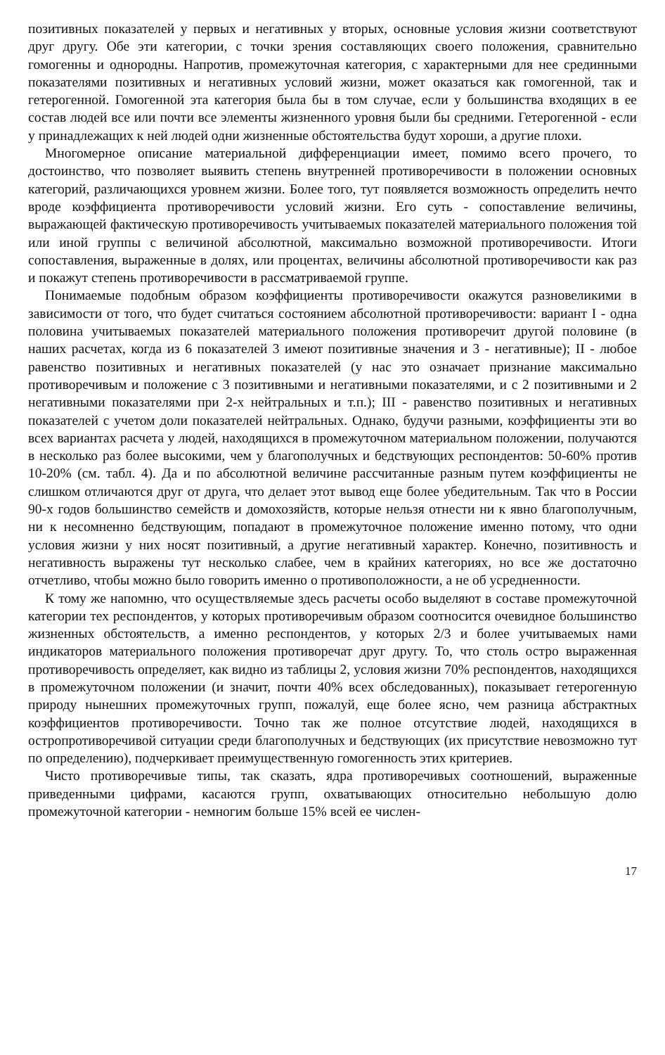позитивных показателей у первых и негативных у вторых, основные условия жизни соответствуют друг другу. Обе эти категории, с точки зрения составляющих своего положения, сравнительно гомогенны и однородны. Напротив, промежуточная категория, с характерными для нее срединными показателями позитивных и негативных условий жизни, может оказаться как гомогенной, так и гетерогенной. Гомогенной эта категория была бы в том случае, если у большинства входящих в ее состав людей все или почти все элементы жизненного уровня были бы средними. Гетерогенной - если у принадлежащих к ней людей одни жизненные обстоятельства будут хороши, а другие плохи.
Многомерное описание материальной дифференциации имеет, помимо всего прочего, то достоинство, что позволяет выявить степень внутренней противоречивости в положении основных категорий, различающихся уровнем жизни. Более того, тут появляется возможность определить нечто вроде коэффициента противоречивости условий жизни. Его суть - сопоставление величины, выражающей фактическую противоречивость учитываемых показателей материального положения той или иной группы с величиной абсолютной, максимально возможной противоречивости. Итоги сопоставления, выраженные в долях, или процентах, величины абсолютной противоречивости как раз и покажут степень противоречивости в рассматриваемой группе.
Понимаемые подобным образом коэффициенты противоречивости окажутся разновеликими в зависимости от того, что будет считаться состоянием абсолютной противоречивости: вариант I - одна половина учитываемых показателей материального положения противоречит другой половине (в наших расчетах, когда из 6 показателей 3 имеют позитивные значения и 3 - негативные); II - любое равенство позитивных и негативных показателей (у нас это означает признание максимально противоречивым и положение с 3 позитивными и негативными показателями, и с 2 позитивными и 2 негативными показателями при 2-х нейтральных и т.п.); III - равенство позитивных и негативных показателей с учетом доли показателей нейтральных. Однако, будучи разными, коэффициенты эти во всех вариантах расчета у людей, находящихся в промежуточном материальном положении, получаются в несколько раз более высокими, чем у благополучных и бедствующих респондентов: 50-60% против 10-20% (см. табл. 4). Да и по абсолютной величине рассчитанные разным путем коэффициенты не слишком отличаются друг от друга, что делает этот вывод еще более убедительным. Так что в России 90-х годов большинство семейств и домохозяйств, которые нельзя отнести ни к явно благополучным, ни к несомненно бедствующим, попадают в промежуточное положение именно потому, что одни условия жизни у них носят позитивный, а другие негативный характер. Конечно, позитивность и негативность выражены тут несколько слабее, чем в крайних категориях, но все же достаточно отчетливо, чтобы можно было говорить именно о противоположности, а не об усредненности.
К тому же напомню, что осуществляемые здесь расчеты особо выделяют в составе промежуточной категории тех респондентов, у которых противоречивым образом соотносится очевидное большинство жизненных обстоятельств, а именно респондентов, у которых 2/3 и более учитываемых нами индикаторов материального положения противоречат друг другу. То, что столь остро выраженная противоречивость определяет, как видно из таблицы 2, условия жизни 70% респондентов, находящихся в промежуточном положении (и значит, почти 40% всех обследованных), показывает гетерогенную природу нынешних промежуточных групп, пожалуй, еще более ясно, чем разница абстрактных коэффициентов противоречивости. Точно так же полное отсутствие людей, находящихся в остропротиворечивой ситуации среди благополучных и бедствующих (их присутствие невозможно тут по определению), подчеркивает преимущественную гомогенность этих критериев.
Чисто противоречивые типы, так сказать, ядра противоречивых соотношений, выраженные приведенными цифрами, касаются групп, охватывающих относительно небольшую долю промежуточной категории - немногим больше 15% всей ее числен-
17